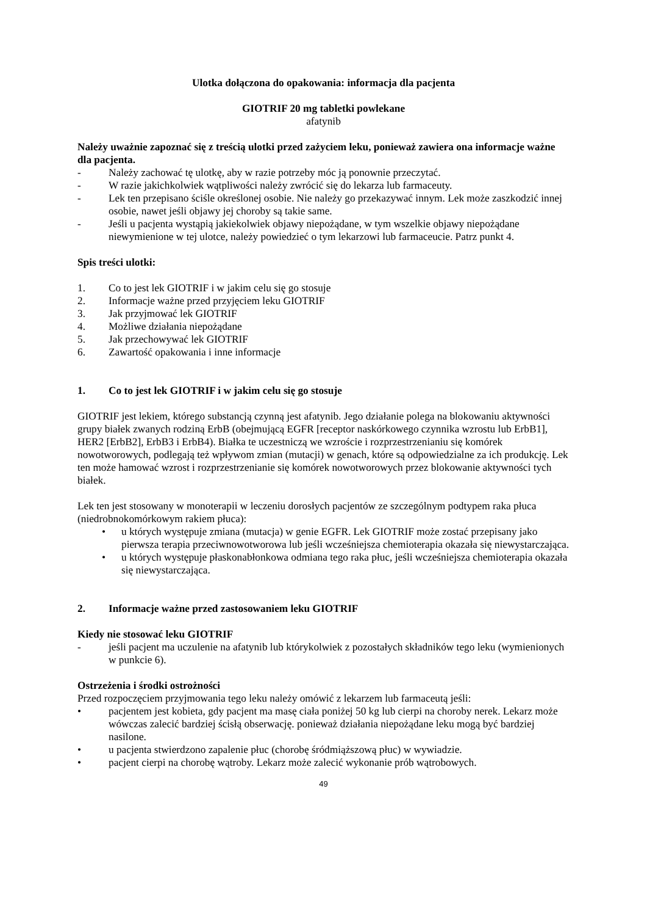Ulotka dołączona do opakowania: informacja dla pacjenta
GIOTRIF 20 mg tabletki powlekane
afatynib
Należy uważnie zapoznać się z treścią ulotki przed zażyciem leku, ponieważ zawiera ona informacje ważne dla pacjenta.
- Należy zachować tę ulotkę, aby w razie potrzeby móc ją ponownie przeczytać.
- W razie jakichkolwiek wątpliwości należy zwrócić się do lekarza lub farmaceuty.
- Lek ten przepisano ściśle określonej osobie. Nie należy go przekazywać innym. Lek może zaszkodzić innej osobie, nawet jeśli objawy jej choroby są takie same.
- Jeśli u pacjenta wystąpią jakiekolwiek objawy niepożądane, w tym wszelkie objawy niepożądane niewymienione w tej ulotce, należy powiedzieć o tym lekarzowi lub farmaceucie. Patrz punkt 4.
Spis treści ulotki:
1. Co to jest lek GIOTRIF i w jakim celu się go stosuje
2. Informacje ważne przed przyjęciem leku GIOTRIF
3. Jak przyjmować lek GIOTRIF
4. Możliwe działania niepożądane
5. Jak przechowywać lek GIOTRIF
6. Zawartość opakowania i inne informacje
1. Co to jest lek GIOTRIF i w jakim celu się go stosuje
GIOTRIF jest lekiem, którego substancją czynną jest afatynib. Jego działanie polega na blokowaniu aktywności grupy białek zwanych rodziną ErbB (obejmującą EGFR [receptor naskórkowego czynnika wzrostu lub ErbB1], HER2 [ErbB2], ErbB3 i ErbB4). Białka te uczestniczą we wzroście i rozprzestrzenianiu się komórek nowotworowych, podlegają też wpływom zmian (mutacji) w genach, które są odpowiedzialne za ich produkcję. Lek ten może hamować wzrost i rozprzestrzenianie się komórek nowotworowych przez blokowanie aktywności tych białek.
Lek ten jest stosowany w monoterapii w leczeniu dorosłych pacjentów ze szczególnym podtypem raka płuca (niedrobnokomórkowym rakiem płuca):
• u których występuje zmiana (mutacja) w genie EGFR. Lek GIOTRIF może zostać przepisany jako pierwsza terapia przeciwnowotworowa lub jeśli wcześniejsza chemioterapia okazała się niewystarczająca.
• u których występuje płaskonabłonkowa odmiana tego raka płuc, jeśli wcześniejsza chemioterapia okazała się niewystarczająca.
2. Informacje ważne przed zastosowaniem leku GIOTRIF
Kiedy nie stosować leku GIOTRIF
- jeśli pacjent ma uczulenie na afatynib lub którykolwiek z pozostałych składników tego leku (wymienionych w punkcie 6).
Ostrzeżenia i środki ostrożności
Przed rozpoczęciem przyjmowania tego leku należy omówić z lekarzem lub farmaceutą jeśli:
• pacjentem jest kobieta, gdy pacjent ma masę ciała poniżej 50 kg lub cierpi na choroby nerek. Lekarz może wówczas zalecić bardziej ścisłą obserwację. ponieważ działania niepożądane leku mogą być bardziej nasilone.
• u pacjenta stwierdzono zapalenie płuc (chorobę śródmiąższową płuc) w wywiadzie.
• pacjent cierpi na chorobę wątroby. Lekarz może zalecić wykonanie prób wątrobowych.
49